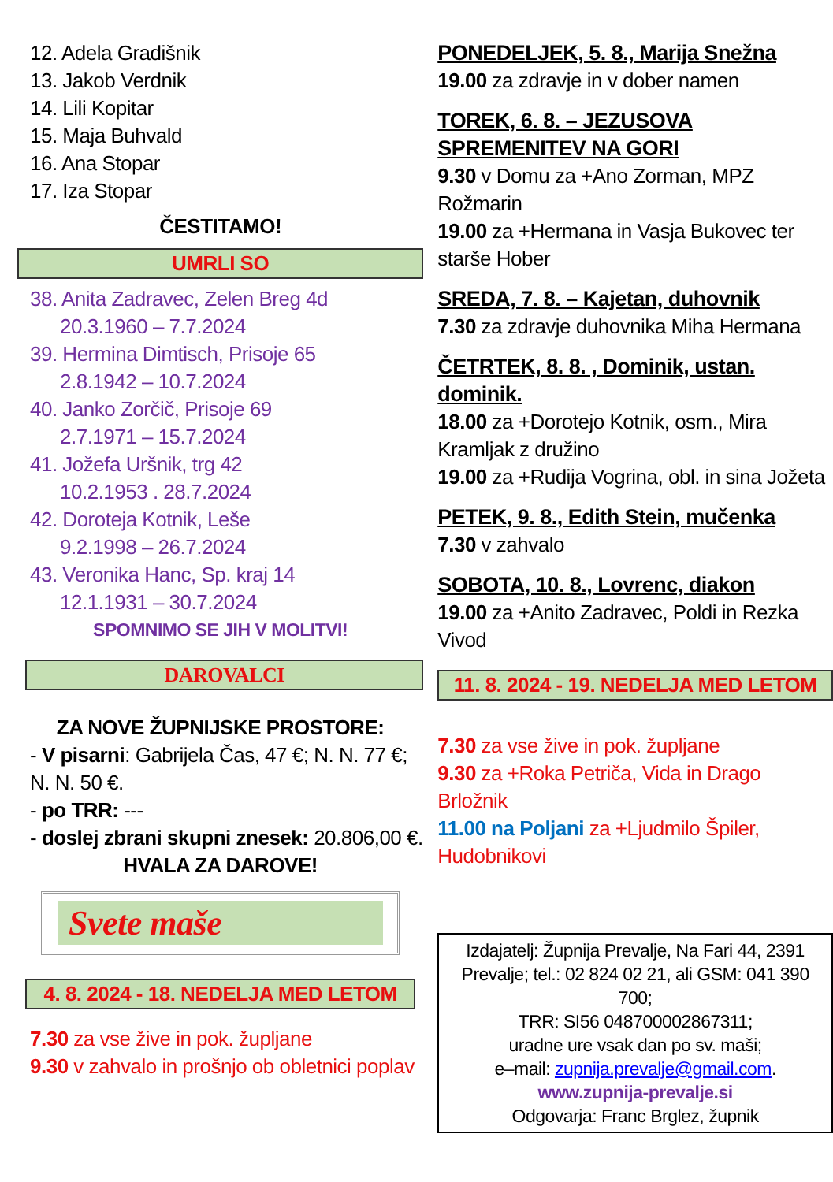12. Adela Gradišnik
13. Jakob Verdnik
14. Lili Kopitar
15. Maja Buhvald
16. Ana Stopar
17. Iza Stopar
ČESTITAMO!
UMRLI SO
38. Anita Zadravec, Zelen Breg 4d
20.3.1960 – 7.7.2024
39. Hermina Dimtisch, Prisoje 65
2.8.1942 – 10.7.2024
40. Janko Zorčič, Prisoje 69
2.7.1971 – 15.7.2024
41. Jožefa Uršnik, trg 42
10.2.1953 . 28.7.2024
42. Doroteja Kotnik, Leše
9.2.1998 – 26.7.2024
43. Veronika Hanc, Sp. kraj 14
12.1.1931 – 30.7.2024
SPOMNIMO SE JIH V MOLITVI!
DAROVALCI
ZA NOVE ŽUPNIJSKE PROSTORE:
- V pisarni: Gabrijela Čas, 47 €; N. N. 77 €; N. N. 50 €.
- po TRR: ---
- doslej zbrani skupni znesek: 20.806,00 €.
HVALA ZA DAROVE!
Svete maše
4. 8. 2024 - 18. NEDELJA MED LETOM
7.30 za vse žive in pok. župljane
9.30 v zahvalo in prošnjo ob obletnici poplav
PONEDELJEK, 5. 8., Marija Snežna
19.00 za zdravje in v dober namen
TOREK, 6. 8. – JEZUSOVA SPREMENITEV NA GORI
9.30 v Domu za +Ano Zorman, MPZ Rožmarin
19.00 za +Hermana in Vasja Bukovec ter starše Hober
SREDA, 7. 8. – Kajetan, duhovnik
7.30 za zdravje duhovnika Miha Hermana
ČETRTEK, 8. 8. , Dominik, ustan. dominik.
18.00 za +Dorotejo Kotnik, osm., Mira Kramljak z družino
19.00 za +Rudija Vogrina, obl. in sina Jožeta
PETEK, 9. 8., Edith Stein, mučenka
7.30 v zahvalo
SOBOTA, 10. 8., Lovrenc, diakon
19.00 za +Anito Zadravec, Poldi in Rezka Vivod
11. 8. 2024 - 19. NEDELJA MED LETOM
7.30 za vse žive in pok. župljane
9.30 za +Roka Petriča, Vida in Drago Brložnik
11.00 na Poljani za +Ljudmilo Špiler, Hudobnikovi
Izdajatelj: Župnija Prevalje, Na Fari 44, 2391 Prevalje; tel.: 02 824 02 21, ali GSM: 041 390 700;
TRR: SI56 048700002867311;
uradne ure vsak dan po sv. maši;
e–mail: zupnija.prevalje@gmail.com.
www.zupnija-prevalje.si
Odgovarja: Franc Brglez, župnik